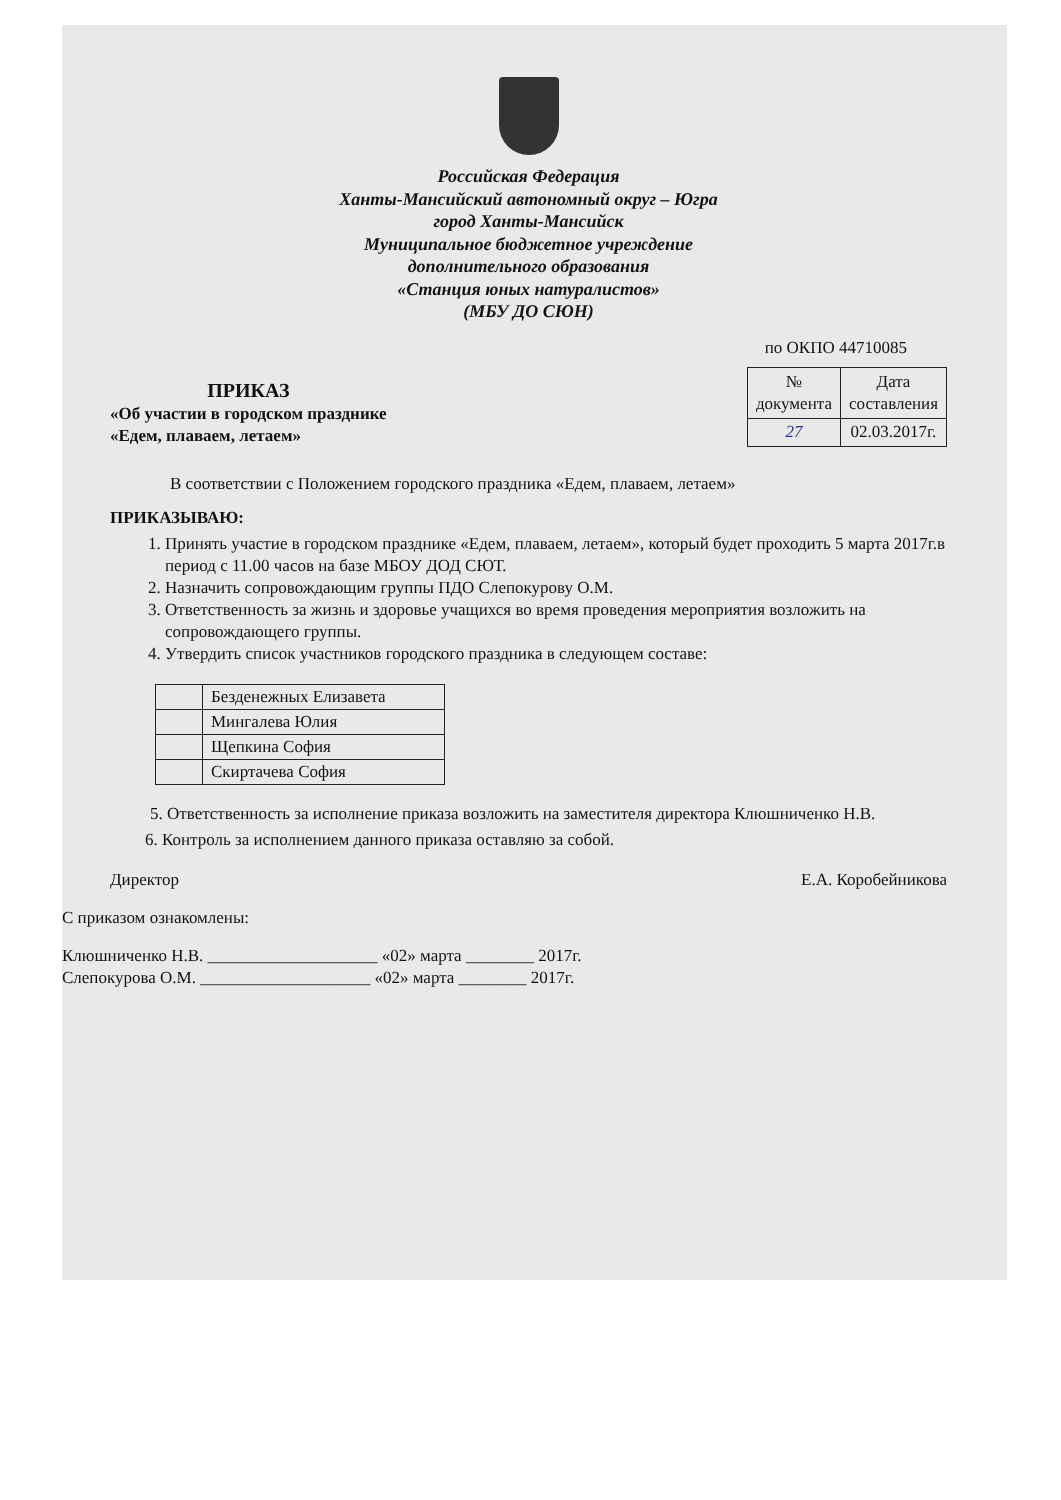Российская Федерация
Ханты-Мансийский автономный округ – Югра
город Ханты-Мансийск
Муниципальное бюджетное учреждение
дополнительного образования
«Станция юных натуралистов»
(МБУ ДО СЮН)
по ОКПО 44710085
ПРИКАЗ
«Об участии в городском празднике
«Едем, плаваем, летаем»
| № документа | Дата составления |
| --- | --- |
| 27 | 02.03.2017г. |
В соответствии с Положением городского праздника «Едем, плаваем, летаем»
ПРИКАЗЫВАЮ:
1. Принять участие в городском празднике «Едем, плаваем, летаем», который будет проходить 5 марта 2017г.в период с 11.00 часов на базе МБОУ ДОД СЮТ.
2. Назначить сопровождающим группы ПДО Слепокурову О.М.
3. Ответственность за жизнь и здоровье учащихся во время проведения мероприятия возложить на сопровождающего группы.
4. Утвердить список участников городского праздника в следующем составе:
| | Безденежных Елизавета |
| | Мингалева Юлия |
| | Щепкина София |
| | Скиртачева София |
5. Ответственность за исполнение приказа возложить на заместителя директора Клюшниченко Н.В.
6. Контроль за исполнением данного приказа оставляю за собой.
Директор Е.А. Коробейникова
С приказом ознакомлены:
Клюшниченко Н.В. ____________________ «02» марта ________ 2017г.
Слепокурова О.М. ____________________ «02» марта ________ 2017г.